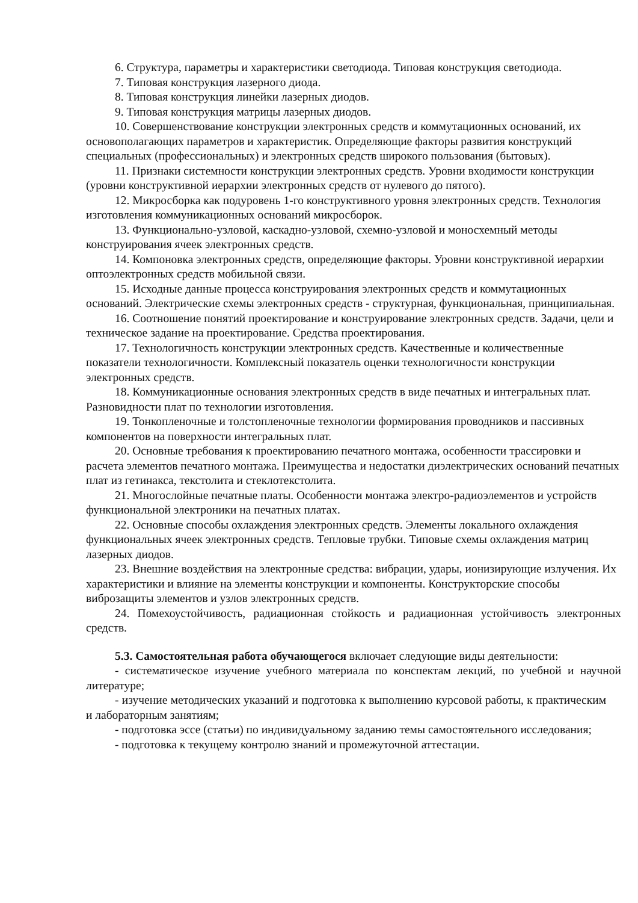6. Структура, параметры и характеристики светодиода. Типовая конструкция светодиода.
7. Типовая конструкция лазерного диода.
8. Типовая конструкция линейки лазерных диодов.
9. Типовая конструкция матрицы лазерных диодов.
10. Совершенствование конструкции электронных средств и коммутационных оснований, их основополагающих параметров и характеристик. Определяющие факторы развития конструкций специальных (профессиональных) и электронных средств широкого пользования (бытовых).
11. Признаки системности конструкции электронных средств. Уровни входимости конструкции (уровни конструктивной иерархии электронных средств от нулевого до пятого).
12. Микросборка как подуровень 1-го конструктивного уровня электронных средств. Технология изготовления коммуникационных оснований микросборок.
13. Функционально-узловой, каскадно-узловой, схемно-узловой и моносхемный методы конструирования ячеек электронных средств.
14. Компоновка электронных средств, определяющие факторы. Уровни конструктивной иерархии оптоэлектронных средств мобильной связи.
15. Исходные данные процесса конструирования электронных средств и коммутационных оснований. Электрические схемы электронных средств - структурная, функциональная, принципиальная.
16. Соотношение понятий проектирование и конструирование электронных средств. Задачи, цели и техническое задание на проектирование. Средства проектирования.
17. Технологичность конструкции электронных средств. Качественные и количественные показатели технологичности. Комплексный показатель оценки технологичности конструкции электронных средств.
18. Коммуникационные основания электронных средств в виде печатных и интегральных плат. Разновидности плат по технологии изготовления.
19. Тонкопленочные и толстопленочные технологии формирования проводников и пассивных компонентов на поверхности интегральных плат.
20. Основные требования к проектированию печатного монтажа, особенности трассировки и расчета элементов печатного монтажа. Преимущества и недостатки диэлектрических оснований печатных плат из гетинакса, текстолита и стеклотекстолита.
21. Многослойные печатные платы. Особенности монтажа электро-радиоэлементов и устройств функциональной электроники на печатных платах.
22. Основные способы охлаждения электронных средств. Элементы локального охлаждения функциональных ячеек электронных средств. Тепловые трубки. Типовые схемы охлаждения матриц лазерных диодов.
23. Внешние воздействия на электронные средства: вибрации, удары, ионизирующие излучения. Их характеристики и влияние на элементы конструкции и компоненты. Конструкторские способы виброзащиты элементов и узлов электронных средств.
24. Помехоустойчивость, радиационная стойкость и радиационная устойчивость электронных средств.
5.3. Самостоятельная работа обучающегося включает следующие виды деятельности:
- систематическое изучение учебного материала по конспектам лекций, по учебной и научной литературе;
- изучение методических указаний и подготовка к выполнению курсовой работы, к практическим и лабораторным занятиям;
- подготовка эссе (статьи) по индивидуальному заданию темы самостоятельного исследования;
- подготовка к текущему контролю знаний и промежуточной аттестации.